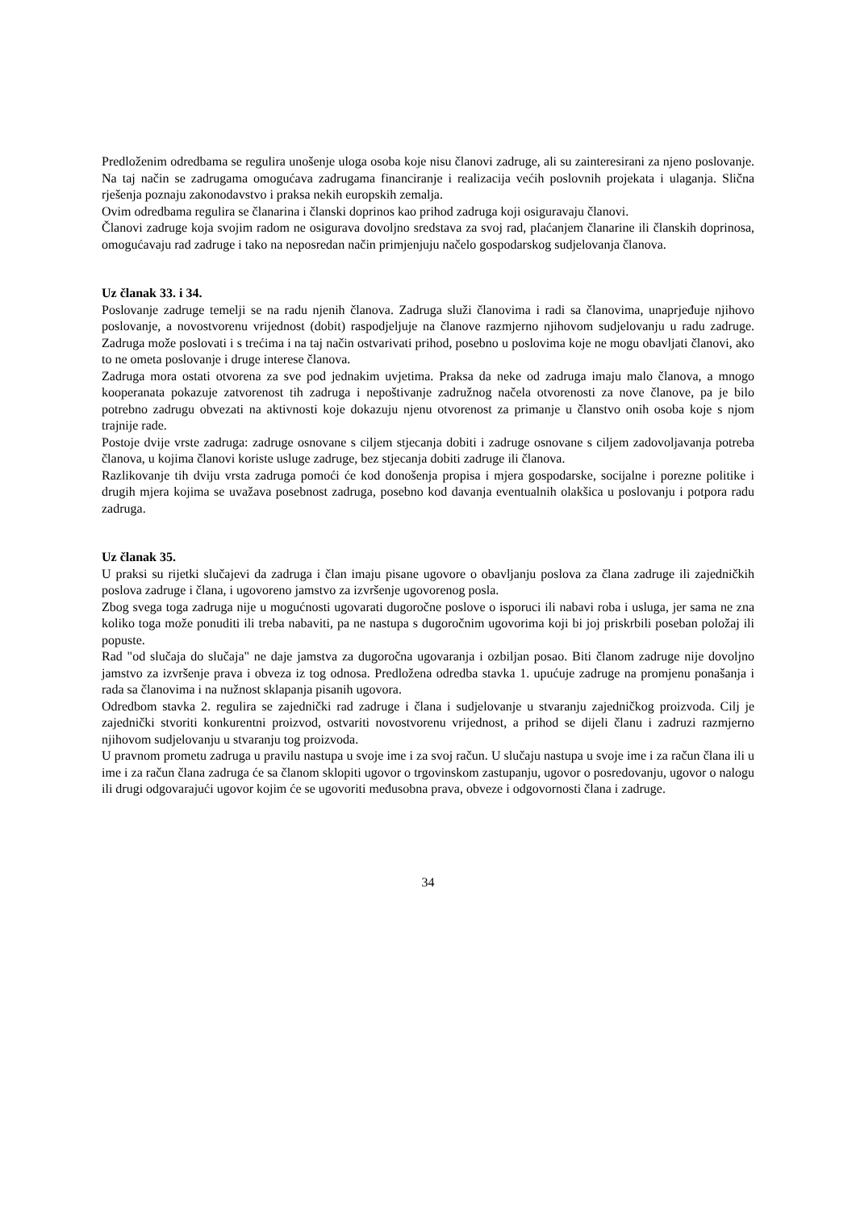Predloženim odredbama se regulira unošenje uloga osoba koje nisu članovi zadruge, ali su zainteresirani za njeno poslovanje. Na taj način se zadrugama omogućava zadrugama financiranje i realizacija većih poslovnih projekata i ulaganja. Slična rješenja poznaju zakonodavstvo i praksa nekih europskih zemalja.
Ovim odredbama regulira se članarina i članski doprinos kao prihod zadruga koji osiguravaju članovi.
Članovi zadruge koja svojim radom ne osigurava dovoljno sredstava za svoj rad, plaćanjem članarine ili članskih doprinosa, omogućavaju rad zadruge i tako na neposredan način primjenjuju načelo gospodarskog sudjelovanja članova.
Uz članak 33. i 34.
Poslovanje zadruge temelji se na radu njenih članova. Zadruga služi članovima i radi sa članovima, unaprjeđuje njihovo poslovanje, a novostvorenu vrijednost (dobit) raspodjeljuje na članove razmjerno njihovom sudjelovanju u radu zadruge. Zadruga može poslovati i s trećima i na taj način ostvarivati prihod, posebno u poslovima koje ne mogu obavljati članovi, ako to ne ometa poslovanje i druge interese članova.
Zadruga mora ostati otvorena za sve pod jednakim uvjetima. Praksa da neke od zadruga imaju malo članova, a mnogo kooperanata pokazuje zatvorenost tih zadruga i nepoštivanje zadružnog načela otvorenosti za nove članove, pa je bilo potrebno zadrugu obvezati na aktivnosti koje dokazuju njenu otvorenost za primanje u članstvo onih osoba koje s njom trajnije rade.
Postoje dvije vrste zadruga: zadruge osnovane s ciljem stjecanja dobiti i zadruge osnovane s ciljem zadovoljavanja potreba članova, u kojima članovi koriste usluge zadruge, bez stjecanja dobiti zadruge ili članova.
Razlikovanje tih dviju vrsta zadruga pomoći će kod donošenja propisa i mjera gospodarske, socijalne i porezne politike i drugih mjera kojima se uvažava posebnost zadruga, posebno kod davanja eventualnih olakšica u poslovanju i potpora radu zadruga.
Uz članak 35.
U praksi su rijetki slučajevi da zadruga i član imaju pisane ugovore o obavljanju poslova za člana zadruge ili zajedničkih poslova zadruge i člana, i ugovoreno jamstvo za izvršenje ugovorenog posla.
Zbog svega toga zadruga nije u mogućnosti ugovarati dugoročne poslove o isporuci ili nabavi roba i usluga, jer sama ne zna koliko toga može ponuditi ili treba nabaviti, pa ne nastupa s dugoročnim ugovorima koji bi joj priskrbili poseban položaj ili popuste.
Rad "od slučaja do slučaja" ne daje jamstva za dugoročna ugovaranja i ozbiljan posao. Biti članom zadruge nije dovoljno jamstvo za izvršenje prava i obveza iz tog odnosa. Predložena odredba stavka 1. upućuje zadruge na promjenu ponašanja i rada sa članovima i na nužnost sklapanja pisanih ugovora.
Odredbom stavka 2. regulira se zajednički rad zadruge i člana i sudjelovanje u stvaranju zajedničkog proizvoda. Cilj je zajednički stvoriti konkurentni proizvod, ostvariti novostvorenu vrijednost, a prihod se dijeli članu i zadruzi razmjerno njihovom sudjelovanju u stvaranju tog proizvoda.
U pravnom prometu zadruga u pravilu nastupa u svoje ime i za svoj račun. U slučaju nastupa u svoje ime i za račun člana ili u ime i za račun člana zadruga će sa članom sklopiti ugovor o trgovinskom zastupanju, ugovor o posredovanju, ugovor o nalogu ili drugi odgovarajući ugovor kojim će se ugovoriti međusobna prava, obveze i odgovornosti člana i zadruge.
34